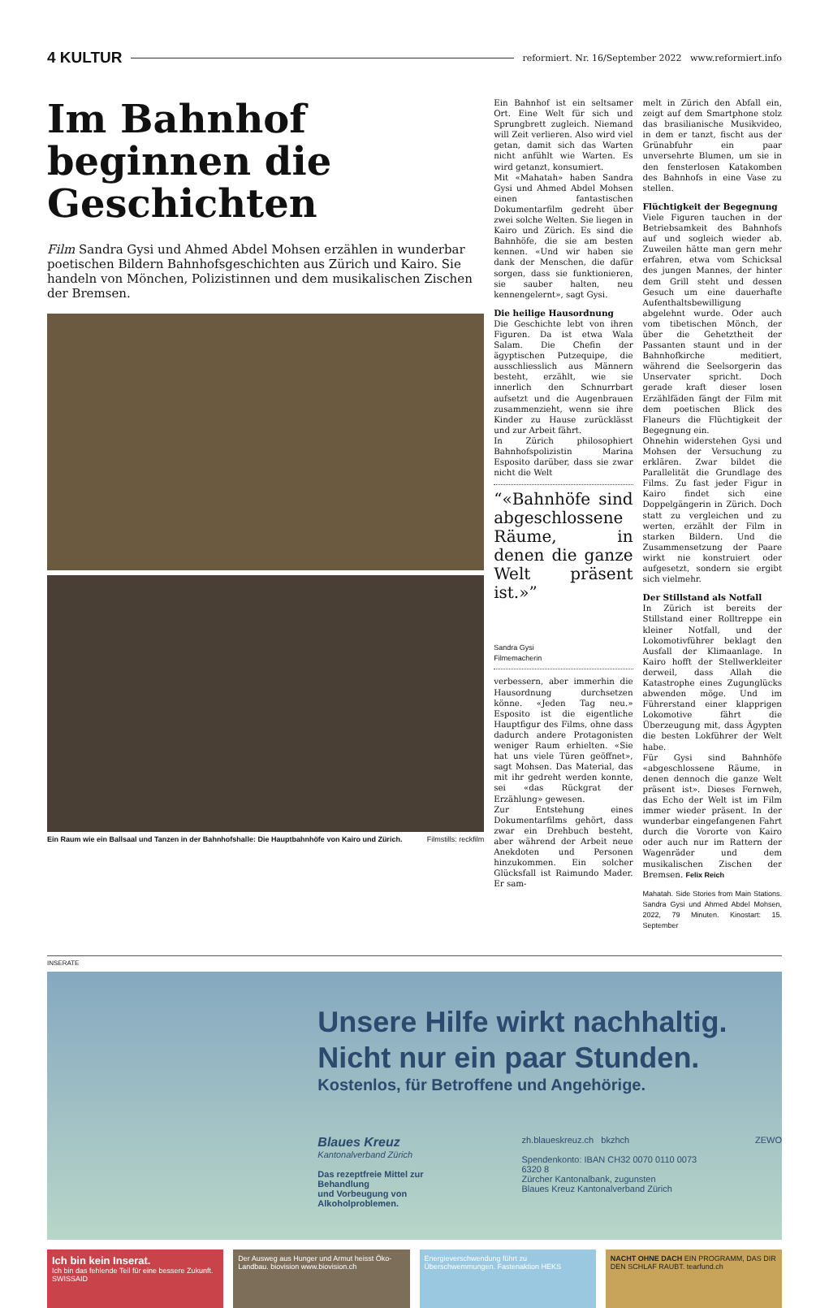4 KULTUR reformiert. Nr. 16/September 2022 www.reformiert.info
Im Bahnhof beginnen die Geschichten
Film Sandra Gysi und Ahmed Abdel Mohsen erzählen in wunderbar poetischen Bildern Bahnhofsgeschichten aus Zürich und Kairo. Sie handeln von Mönchen, Polizistinnen und dem musikalischen Zischen der Bremsen.
Ein Raum wie ein Ballsaal und Tanzen in der Bahnhofshalle: Die Hauptbahnhöfe von Kairo und Zürich. Filmstills: reckfilm
Ein Bahnhof ist ein seltsamer Ort. Eine Welt für sich und Sprungbrett zugleich. Niemand will Zeit verlieren. Also wird viel getan, damit sich das Warten nicht anfühlt wie Warten. Es wird getanzt, konsumiert.
Mit «Mahatah» haben Sandra Gysi und Ahmed Abdel Mohsen einen fantastischen Dokumentarfilm gedreht über zwei solche Welten. Sie liegen in Kairo und Zürich. Es sind die Bahnhöfe, die sie am besten kennen. «Und wir haben sie dank der Menschen, die dafür sorgen, dass sie funktionieren, sie sauber halten, neu kennengelernt», sagt Gysi.
Die heilige Hausordnung
Die Geschichte lebt von ihren Figuren. Da ist etwa Wala Salam. Die Chefin der ägyptischen Putzequipe, die ausschliesslich aus Männern besteht, erzählt, wie sie innerlich den Schnurrbart aufsetzt und die Augenbrauen zusammenzieht, wenn sie ihre Kinder zu Hause zurücklässt und zur Arbeit fährt.
In Zürich philosophiert Bahnhofspolizistin Marina Esposito darüber, dass sie zwar nicht die Welt
«Bahnhöfe sind abgeschlossene Räume, in denen die ganze Welt präsent ist.»
Sandra Gysi
Filmemacherin
verbessern, aber immerhin die Hausordnung durchsetzen könne. «Jeden Tag neu.» Esposito ist die eigentliche Hauptfigur des Films, ohne dass dadurch andere Protagonisten weniger Raum erhielten. «Sie hat uns viele Türen geöffnet», sagt Mohsen. Das Material, das mit ihr gedreht werden konnte, sei «das Rückgrat der Erzählung» gewesen.
Zur Entstehung eines Dokumentarfilms gehört, dass zwar ein Drehbuch besteht, aber während der Arbeit neue Anekdoten und Personen hinzukommen. Ein solcher Glücksfall ist Raimundo Mader. Er sam-
melt in Zürich den Abfall ein, zeigt auf dem Smartphone stolz das brasilianische Musikvideo, in dem er tanzt, fischt aus der Grünabfuhr ein paar unversehrte Blumen, um sie in den fensterlosen Katakomben des Bahnhofs in eine Vase zu stellen.
Flüchtigkeit der Begegnung
Viele Figuren tauchen in der Betriebsamkeit des Bahnhofs auf und sogleich wieder ab. Zuweilen hätte man gern mehr erfahren, etwa vom Schicksal des jungen Mannes, der hinter dem Grill steht und dessen Gesuch um eine dauerhafte Aufenthaltsbewilligung abgelehnt wurde. Oder auch vom tibetischen Mönch, der über die Gehetztheit der Passanten staunt und in der Bahnhofkirche meditiert, während die Seelsorgerin das Unservater spricht. Doch gerade kraft dieser losen Erzählfäden fängt der Film mit dem poetischen Blick des Flaneurs die Flüchtigkeit der Begegnung ein.
Ohnehin widerstehen Gysi und Mohsen der Versuchung zu erklären. Zwar bildet die Parallelität die Grundlage des Films. Zu fast jeder Figur in Kairo findet sich eine Doppelgängerin in Zürich. Doch statt zu vergleichen und zu werten, erzählt der Film in starken Bildern. Und die Zusammensetzung der Paare wirkt nie konstruiert oder aufgesetzt, sondern sie ergibt sich vielmehr.
Der Stillstand als Notfall
In Zürich ist bereits der Stillstand einer Rolltreppe ein kleiner Notfall, und der Lokomotivführer beklagt den Ausfall der Klimaanlage. In Kairo hofft der Stellwerkleiter derweil, dass Allah die Katastrophe eines Zugunglücks abwenden möge. Und im Führerstand einer klapprigen Lokomotive fährt die Überzeugung mit, dass Ägypten die besten Lokführer der Welt habe.
Für Gysi sind Bahnhöfe «abgeschlossene Räume, in denen dennoch die ganze Welt präsent ist». Dieses Fernweh, das Echo der Welt ist im Film immer wieder präsent. In der wunderbar eingefangenen Fahrt durch die Vororte von Kairo oder auch nur im Rattern der Wagenräder und dem musikalischen Zischen der Bremsen. Felix Reich
Mahatah. Side Stories from Main Stations. Sandra Gysi und Ahmed Abdel Mohsen, 2022, 79 Minuten. Kinostart: 15. September
INSERATE
Unsere Hilfe wirkt nachhaltig.
Nicht nur ein paar Stunden.
Kostenlos, für Betroffene und Angehörige.
Blaues Kreuz
Kantonalverband Zürich
Das rezeptfreie Mittel zur Behandlung
und Vorbeugung von Alkoholproblemen.
zh.blaueskreuz.ch bkzhch
Spendenkonto: IBAN CH32 0070 0110 0073 6320 8
Zürcher Kantonalbank, zugunsten
Blaues Kreuz Kantonalverband Zürich
ZEWO
Ich bin kein Inserat.
Ich bin das fehlende Teil für eine bessere Zukunft. SWISSAID
Der Ausweg aus Hunger und Armut heisst Öko-Landbau. biovision www.biovision.ch
Energieverschwendung führt zu Überschwemmungen. Fastenaktion HEKS
NACHT OHNE DACH EIN PROGRAMM, DAS DIR DEN SCHLAF RAUBT. tearfund.ch